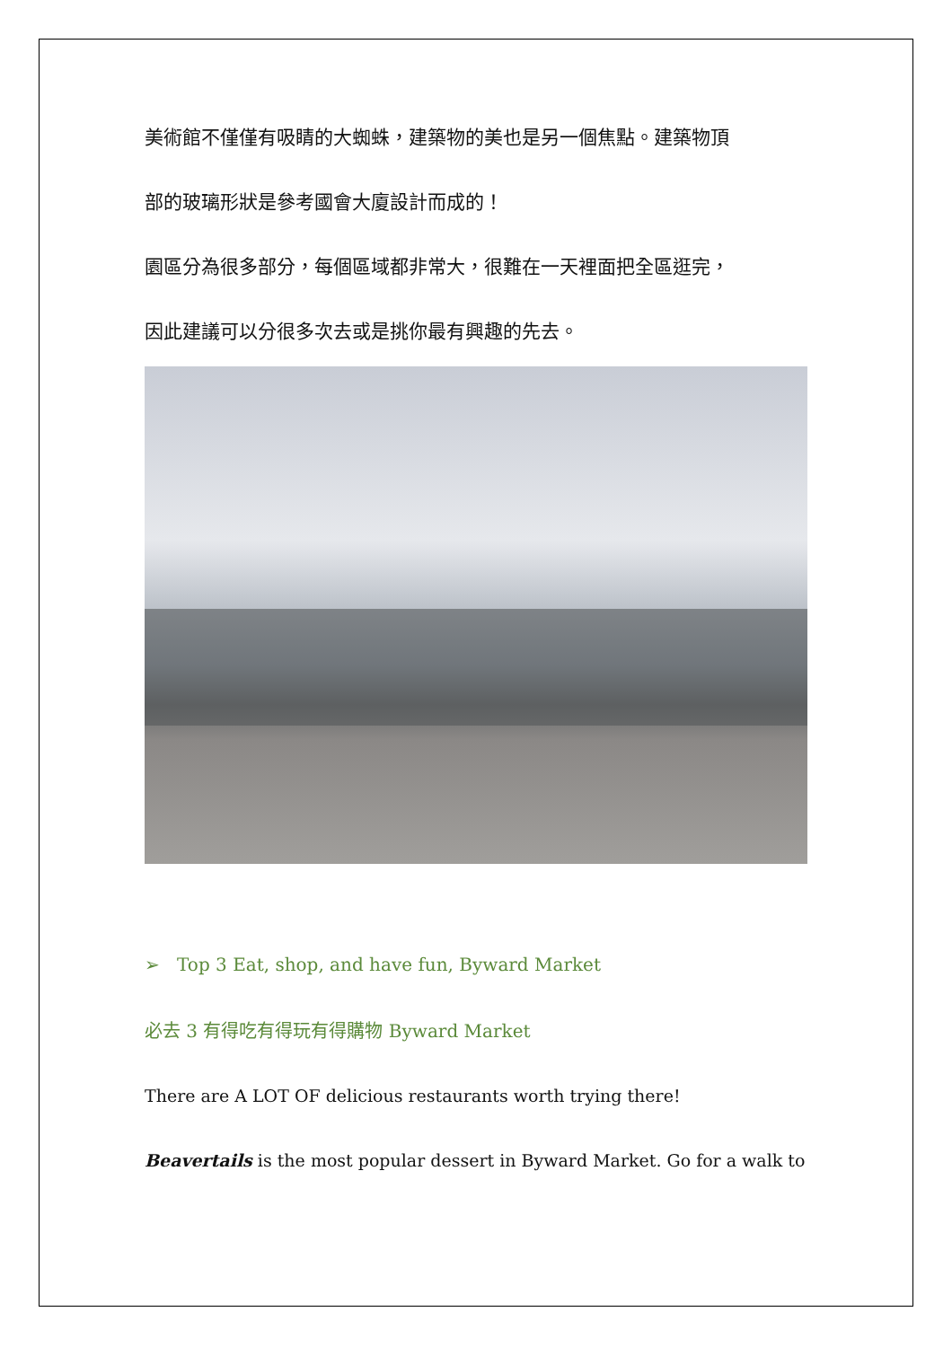美術館不僅僅有吸睛的大蜘蛛，建築物的美也是另一個焦點。建築物頂
部的玻璃形狀是參考國會大廈設計而成的！
園區分為很多部分，每個區域都非常大，很難在一天裡面把全區逛完，
因此建議可以分很多次去或是挑你最有興趣的先去。
➢ Top 3 Eat, shop, and have fun, Byward Market
必去 3 有得吃有得玩有得購物 Byward Market
There are A LOT OF delicious restaurants worth trying there!
Beavertails is the most popular dessert in Byward Market. Go for a walk to